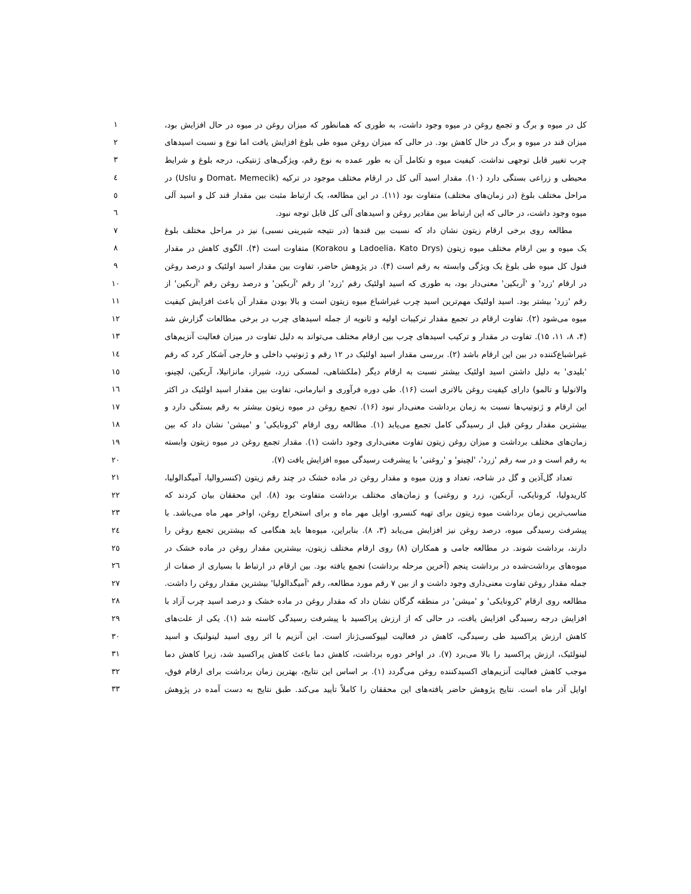کل در میوه و برگ و تجمع روغن در میوه وجود داشت، به طوری که همانطور که میزان روغن در میوه در حال افزایش بود، ۱
میزان قند در میوه و برگ در حال کاهش بود. در حالی که میزان روغن میوه طی بلوغ افزایش یافت اما نوع و نسبت اسیدهای ۲
چرب تغییر قابل توجهی نداشت. کیفیت میوه و تکامل آن به طور عمده به نوع رقم، ویژگی‌های ژنتیکی، درجه بلوغ و شرایط ۳
محیطی و زراعی بستگی دارد (۱۰). مقدار اسید آلی کل در ارقام مختلف موجود در ترکیه (Domat، Memecik و Uslu) در ٤
مراحل مختلف بلوغ (در زمان‌های مختلف) متفاوت بود (۱۱). در این مطالعه، یک ارتباط مثبت بین مقدار قند کل و اسید آلی ٥
میوه وجود داشت، در حالی که این ارتباط بین مقادیر روغن و اسیدهای آلی کل قابل توجه نبود. ٦
مطالعه روی برخی ارقام زیتون نشان داد که نسبت بین قندها (در نتیجه شیرینی نسبی) نیز در مراحل مختلف بلوغ ۷
یک میوه و بین ارقام مختلف میوه زیتون (Ladoelia، Kato Drys و Korakou) متفاوت است (۴). الگوی کاهش در مقدار ۸
فنول کل میوه طی بلوغ یک ویژگی وابسته به رقم است (۴). در پژوهش حاضر، تفاوت بین مقدار اسید اولئیک و درصد روغن ۹
در ارقام 'زرد' و 'آربکین' معنی‌دار بود، به طوری که اسید اولئیک رقم 'زرد' از رقم 'آربکین' و درصد روغن رقم 'آربکین' از ۱۰
رقم 'زرد' بیشتر بود. اسید اولئیک مهم‌ترین اسید چرب غیراشباع میوه زیتون است و بالا بودن مقدار آن باعث افزایش کیفیت ۱۱
میوه می‌شود (۲). تفاوت ارقام در تجمع مقدار ترکیبات اولیه و ثانویه از جمله اسیدهای چرب در برخی مطالعات گزارش شد ۱۲
(۴، ۸، ۱۱، ۱۵). تفاوت در مقدار و ترکیب اسیدهای چرب بین ارقام مختلف می‌تواند به دلیل تفاوت در میزان فعالیت آنزیم‌های ۱۳
غیراشباع‌کننده در بین این ارقام باشد (۲). بررسی مقدار اسید اولئیک در ۱۲ رقم و ژنوتیپ داخلی و خارجی آشکار کرد که رقم ۱٤
'بلیدی' به دلیل داشتن اسید اولئیک بیشتر نسبت به ارقام دیگر (ملکشاهی، لمسکی زرد، شیراز، مانزانیلا، آربکین، لچینو، ۱٥
والانولیا و تالمو) دارای کیفیت روغن بالاتری است (۱۶). طی دوره فرآوری و انبارمانی، تفاوت بین مقدار اسید اولئیک در اکثر ۱٦
این ارقام و ژنوتیپ‌ها نسبت به زمان برداشت معنی‌دار نبود (۱۶). تجمع روغن در میوه زیتون بیشتر به رقم بستگی دارد و ۱۷
بیشترین مقدار روغن قبل از رسیدگی کامل تجمع می‌یابد (۱). مطالعه روی ارقام 'کرونایکی' و 'میشن' نشان داد که بین ۱۸
زمان‌های مختلف برداشت و میزان روغن زیتون تفاوت معنی‌داری وجود داشت (۱). مقدار تجمع روغن در میوه زیتون وابسته ۱۹
به رقم است و در سه رقم 'زرد'، 'لچینو' و 'روغنی' با پیشرفت رسیدگی میوه افزایش یافت (۷). ۲۰
تعداد گل‌آذین و گل در شاخه، تعداد و وزن میوه و مقدار روغن در ماده خشک در چند رقم زیتون (کنسروالیا، آمیگدالولیا، ۲۱
کاریدولیا، کرونایکی، آربکین، زرد و روغنی) و زمان‌های مختلف برداشت متفاوت بود (۸). این محققان بیان کردند که ۲۲
مناسب‌ترین زمان برداشت میوه زیتون برای تهیه کنسرو، اوایل مهر ماه و برای استخراج روغن، اواخر مهر ماه می‌باشد. با ۲۳
پیشرفت رسیدگی میوه، درصد روغن نیز افزایش می‌یابد (۳، ۸). بنابراین، میوه‌ها باید هنگامی که بیشترین تجمع روغن را ۲٤
دارند، برداشت شوند. در مطالعه جامی و همکاران (۸) روی ارقام مختلف زیتون، بیشترین مقدار روغن در ماده خشک در ۲٥
میوه‌های برداشت‌شده در برداشت پنجم (آخرین مرحله برداشت) تجمع یافته بود. بین ارقام در ارتباط با بسیاری از صفات از ۲٦
جمله مقدار روغن تفاوت معنی‌داری وجود داشت و از بین ۷ رقم مورد مطالعه، رقم 'آمیگدالولیا' بیشترین مقدار روغن را داشت. ۲۷
مطالعه روی ارقام 'کرونایکی' و 'میشن' در منطقه گرگان نشان داد که مقدار روغن در ماده خشک و درصد اسید چرب آزاد با ۲۸
افزایش درجه رسیدگی افزایش یافت، در حالی که از ارزش پراکسید با پیشرفت رسیدگی کاسته شد (۱). یکی از علت‌های ۲۹
کاهش ارزش پراکسید طی رسیدگی، کاهش در فعالیت لیپوکسی‌ژناز است. این آنزیم با اثر روی اسید لینولنیک و اسید ۳۰
لینولئیک، ارزش پراکسید را بالا می‌برد (۷). در اواخر دوره برداشت، کاهش دما باعث کاهش پراکسید شد، زیرا کاهش دما ۳۱
موجب کاهش فعالیت آنزیم‌های اکسیدکننده روغن می‌گردد (۱). بر اساس این نتایج، بهترین زمان برداشت برای ارقام فوق، ۳۲
اوایل آذر ماه است. نتایج پژوهش حاضر یافته‌های این محققان را کاملاً تأیید می‌کند. طبق نتایج به دست آمده در پژوهش ۳۳